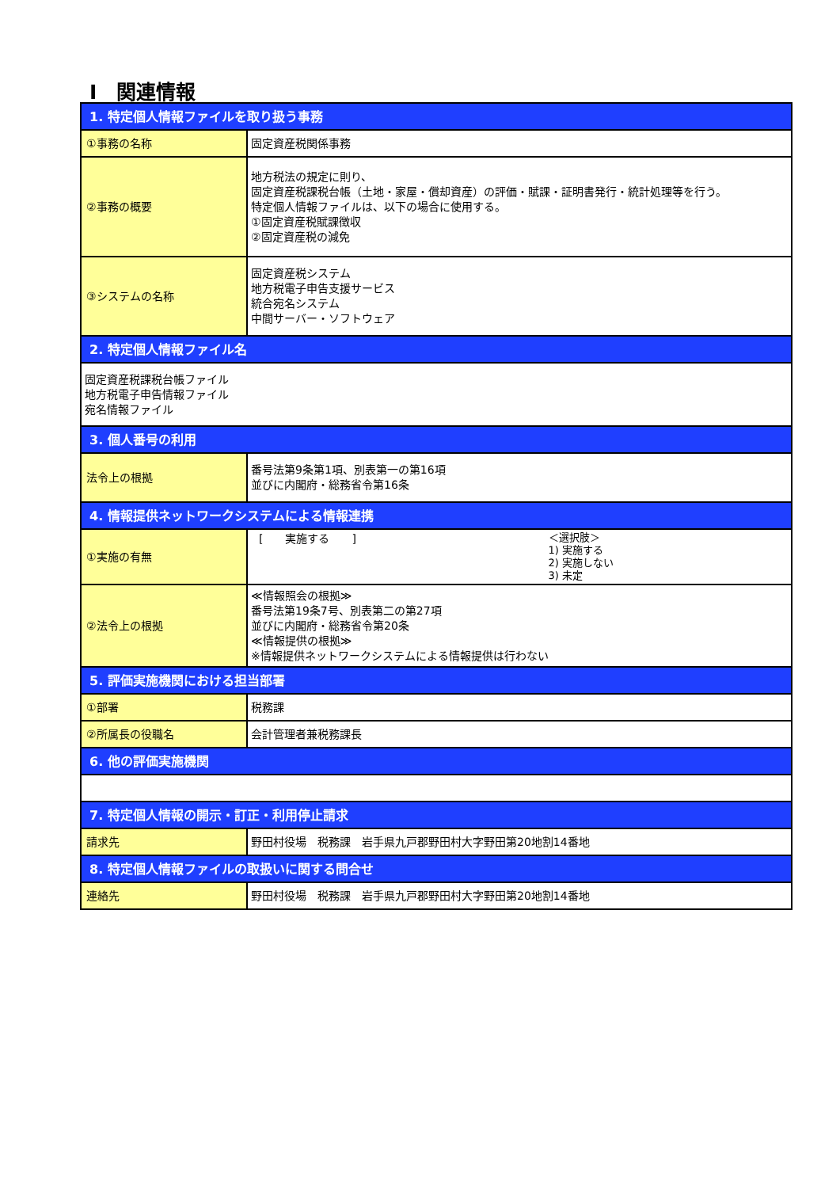Ⅰ　関連情報
| 1. 特定個人情報ファイルを取り扱う事務 | |
| ①事務の名称 | 固定資産税関係事務 |
| ②事務の概要 | 地方税法の規定に則り、 固定資産税課税台帳（土地・家屋・償却資産）の評価・賦課・証明書発行・統計処理等を行う。 特定個人情報ファイルは、以下の場合に使用する。 ①固定資産税賦課徴収 ②固定資産税の減免 |
| ③システムの名称 | 固定資産税システム 地方税電子申告支援サービス 統合宛名システム 中間サーバー・ソフトウェア |
| 2. 特定個人情報ファイル名 | |
| 固定資産税課税台帳ファイル 地方税電子申告情報ファイル 宛名情報ファイル | |
| 3. 個人番号の利用 | |
| 法令上の根拠 | 番号法第9条第1項、別表第一の第16項 並びに内閣府・総務省令第16条 |
| 4. 情報提供ネットワークシステムによる情報連携 | |
| ①実施の有無 | [ 実施する ] ＜選択肢＞ 1) 実施する 2) 実施しない 3) 未定 |
| ②法令上の根拠 | ≪情報照会の根拠≫ 番号法第19条7号、別表第二の第27項 並びに内閣府・総務省令第20条 ≪情報提供の根拠≫ ※情報提供ネットワークシステムによる情報提供は行わない |
| 5. 評価実施機関における担当部署 | |
| ①部署 | 税務課 |
| ②所属長の役職名 | 会計管理者兼税務課長 |
| 6. 他の評価実施機関 | |
| 7. 特定個人情報の開示・訂正・利用停止請求 | |
| 請求先 | 野田村役場 税務課 岩手県九戸郡野田村大字野田第20地割14番地 |
| 8. 特定個人情報ファイルの取扱いに関する問合せ | |
| 連絡先 | 野田村役場 税務課 岩手県九戸郡野田村大字野田第20地割14番地 |